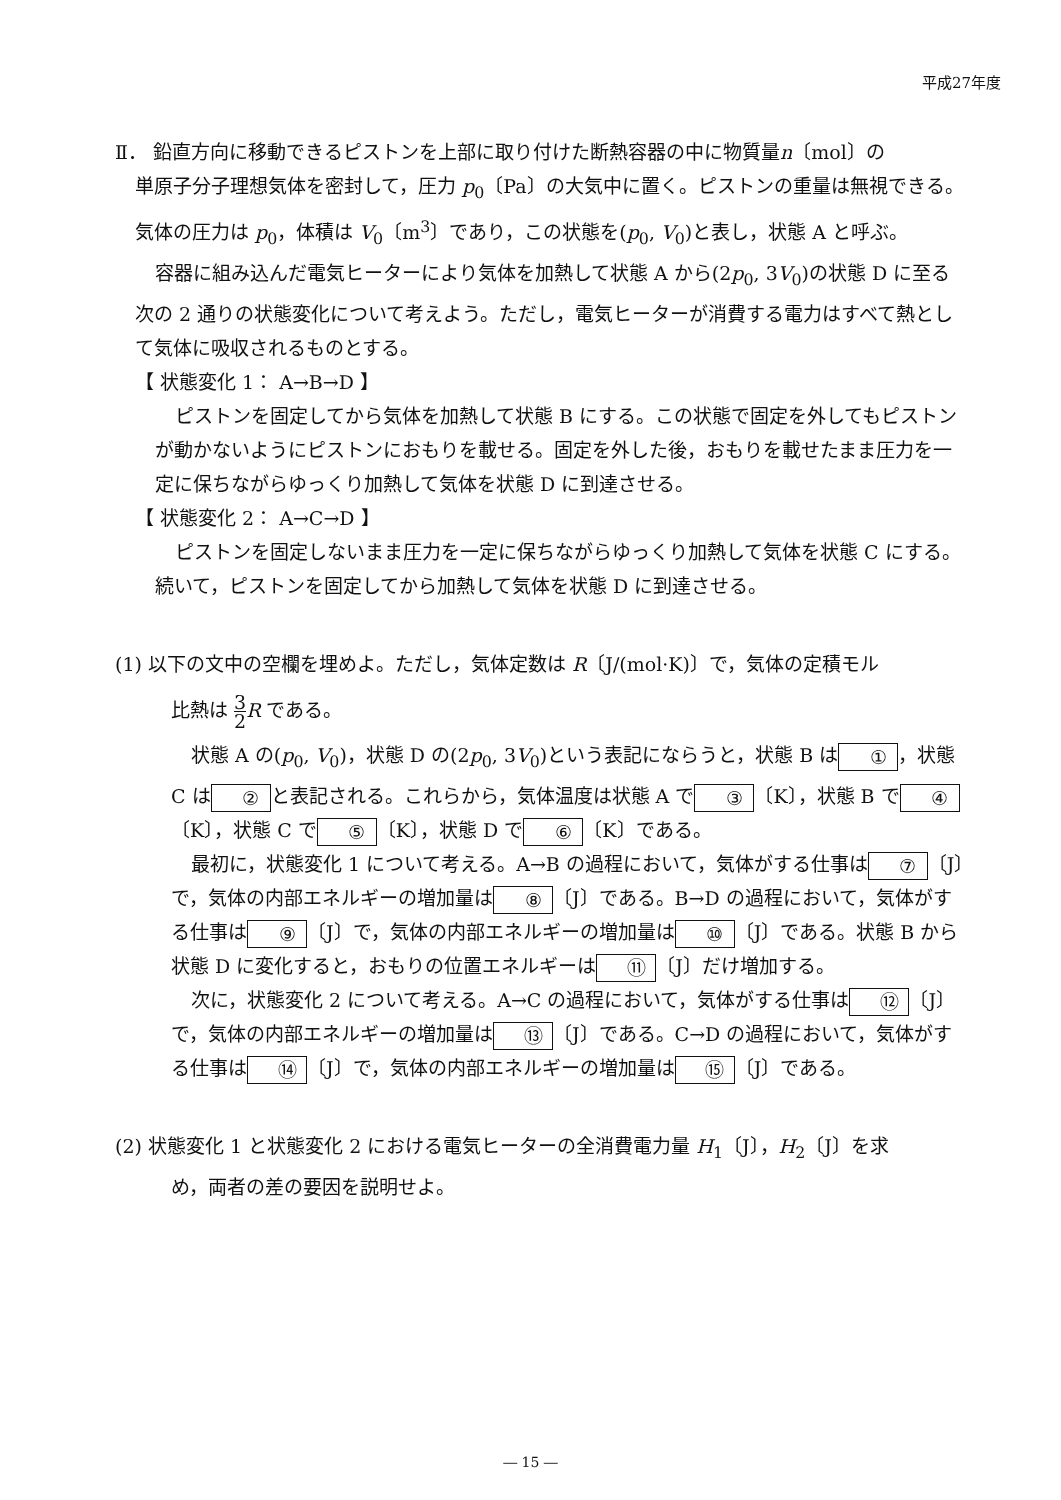平成27年度
Ⅱ． 鉛直方向に移動できるピストンを上部に取り付けた断熱容器の中に物質量n〔mol〕の
単原子分子理想気体を密封して，圧力 p<sub>0</sub>〔Pa〕の大気中に置く。ピストンの重量は無視できる。気体の圧力は p<sub>0</sub>，体積は V<sub>0</sub>〔m<sup>3</sup>〕であり，この状態を(p<sub>0</sub>, V<sub>0</sub>)と表し，状態 A と呼ぶ。
容器に組み込んだ電気ヒーターにより気体を加熱して状態 A から(2p<sub>0</sub>, 3V<sub>0</sub>)の状態 D に至る次の 2 通りの状態変化について考えよう。ただし，電気ヒーターが消費する電力はすべて熱として気体に吸収されるものとする。
【 状態変化 1： A→B→D 】
ピストンを固定してから気体を加熱して状態 B にする。この状態で固定を外してもピストンが動かないようにピストンにおもりを載せる。固定を外した後，おもりを載せたまま圧力を一定に保ちながらゆっくり加熱して気体を状態 D に到達させる。
【 状態変化 2： A→C→D 】
ピストンを固定しないまま圧力を一定に保ちながらゆっくり加熱して気体を状態 C にする。続いて，ピストンを固定してから加熱して気体を状態 D に到達させる。
(1) 以下の文中の空欄を埋めよ。ただし，気体定数は R〔J/(mol·K)〕で，気体の定積モル
比熱は 3 2 R である。
状態 A の(p<sub>0</sub>, V<sub>0</sub>)，状態 D の(2p<sub>0</sub>, 3V<sub>0</sub>)という表記にならうと，状態 B は ① ，状態 C は ② と表記される。これらから，気体温度は状態 A で ③ 〔K〕，状態 B で ④ 〔K〕，状態 C で ⑤ 〔K〕，状態 D で ⑥ 〔K〕である。
最初に，状態変化 1 について考える。A→B の過程において，気体がする仕事は ⑦ 〔J〕で，気体の内部エネルギーの増加量は ⑧ 〔J〕である。B→D の過程において，気体がする仕事は ⑨ 〔J〕で，気体の内部エネルギーの増加量は ⑩ 〔J〕である。状態 B から状態 D に変化すると，おもりの位置エネルギーは ⑪ 〔J〕だけ増加する。
次に，状態変化 2 について考える。A→C の過程において，気体がする仕事は ⑫ 〔J〕で，気体の内部エネルギーの増加量は ⑬ 〔J〕である。C→D の過程において，気体がする仕事は ⑭ 〔J〕で，気体の内部エネルギーの増加量は ⑮ 〔J〕である。
(2) 状態変化 1 と状態変化 2 における電気ヒーターの全消費電力量 H<sub>1</sub>〔J〕，H<sub>2</sub>〔J〕を求
め，両者の差の要因を説明せよ。
― 15 ―